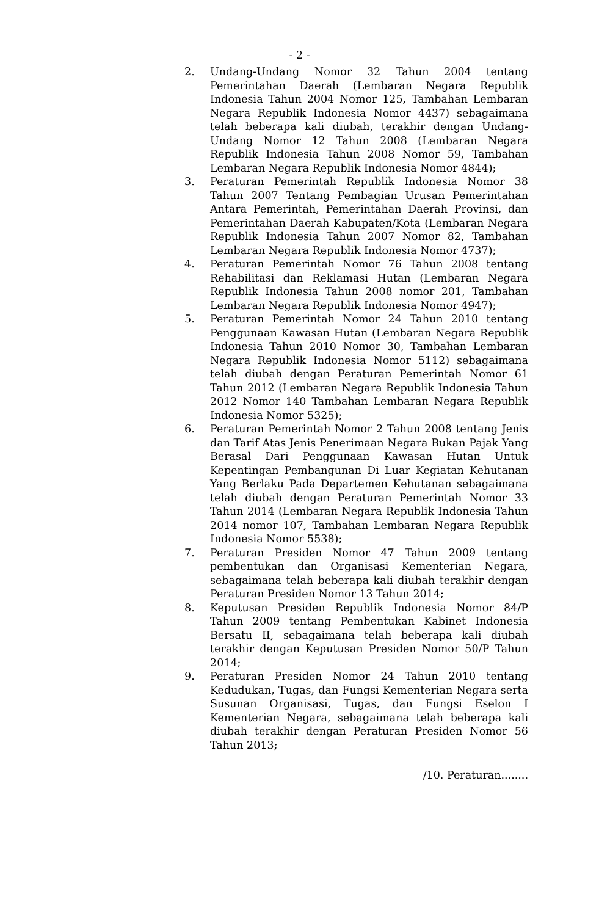- 2 -
2. Undang-Undang Nomor 32 Tahun 2004 tentang Pemerintahan Daerah (Lembaran Negara Republik Indonesia Tahun 2004 Nomor 125, Tambahan Lembaran Negara Republik Indonesia Nomor 4437) sebagaimana telah beberapa kali diubah, terakhir dengan Undang-Undang Nomor 12 Tahun 2008 (Lembaran Negara Republik Indonesia Tahun 2008 Nomor 59, Tambahan Lembaran Negara Republik Indonesia Nomor 4844);
3. Peraturan Pemerintah Republik Indonesia Nomor 38 Tahun 2007 Tentang Pembagian Urusan Pemerintahan Antara Pemerintah, Pemerintahan Daerah Provinsi, dan Pemerintahan Daerah Kabupaten/Kota (Lembaran Negara Republik Indonesia Tahun 2007 Nomor 82, Tambahan Lembaran Negara Republik Indonesia Nomor 4737);
4. Peraturan Pemerintah Nomor 76 Tahun 2008 tentang Rehabilitasi dan Reklamasi Hutan (Lembaran Negara Republik Indonesia Tahun 2008 nomor 201, Tambahan Lembaran Negara Republik Indonesia Nomor 4947);
5. Peraturan Pemerintah Nomor 24 Tahun 2010 tentang Penggunaan Kawasan Hutan (Lembaran Negara Republik Indonesia Tahun 2010 Nomor 30, Tambahan Lembaran Negara Republik Indonesia Nomor 5112) sebagaimana telah diubah dengan Peraturan Pemerintah Nomor 61 Tahun 2012 (Lembaran Negara Republik Indonesia Tahun 2012 Nomor 140 Tambahan Lembaran Negara Republik Indonesia Nomor 5325);
6. Peraturan Pemerintah Nomor 2 Tahun 2008 tentang Jenis dan Tarif Atas Jenis Penerimaan Negara Bukan Pajak Yang Berasal Dari Penggunaan Kawasan Hutan Untuk Kepentingan Pembangunan Di Luar Kegiatan Kehutanan Yang Berlaku Pada Departemen Kehutanan sebagaimana telah diubah dengan Peraturan Pemerintah Nomor 33 Tahun 2014 (Lembaran Negara Republik Indonesia Tahun 2014 nomor 107, Tambahan Lembaran Negara Republik Indonesia Nomor 5538);
7. Peraturan Presiden Nomor 47 Tahun 2009 tentang pembentukan dan Organisasi Kementerian Negara, sebagaimana telah beberapa kali diubah terakhir dengan Peraturan Presiden Nomor 13 Tahun 2014;
8. Keputusan Presiden Republik Indonesia Nomor 84/P Tahun 2009 tentang Pembentukan Kabinet Indonesia Bersatu II, sebagaimana telah beberapa kali diubah terakhir dengan Keputusan Presiden Nomor 50/P Tahun 2014;
9. Peraturan Presiden Nomor 24 Tahun 2010 tentang Kedudukan, Tugas, dan Fungsi Kementerian Negara serta Susunan Organisasi, Tugas, dan Fungsi Eselon I Kementerian Negara, sebagaimana telah beberapa kali diubah terakhir dengan Peraturan Presiden Nomor 56 Tahun 2013;
/10. Peraturan........